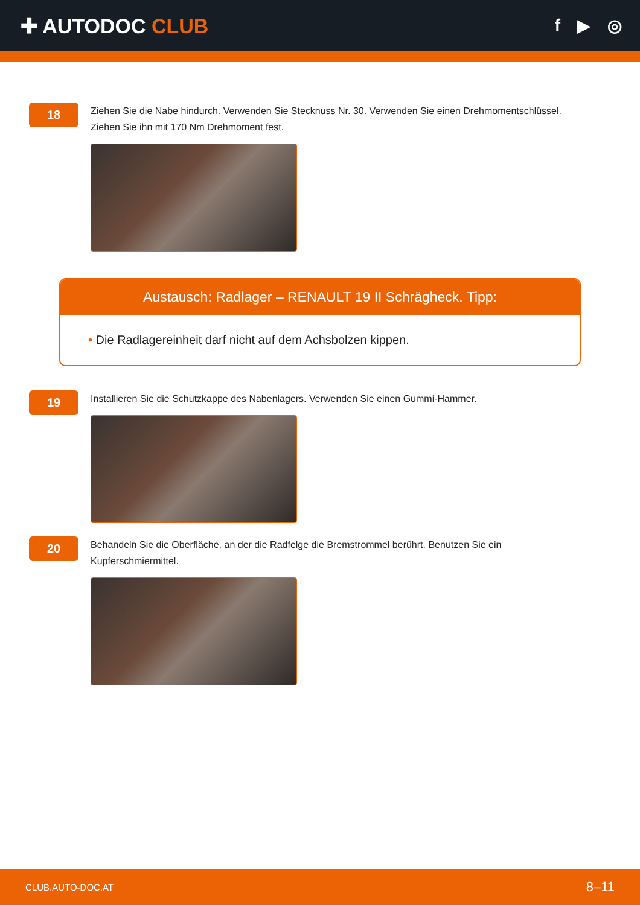✚ AUTODOC CLUB
f ▶ ◎
18
Ziehen Sie die Nabe hindurch. Verwenden Sie Stecknuss Nr. 30. Verwenden Sie einen Drehmomentschlüssel. Ziehen Sie ihn mit 170 Nm Drehmoment fest.
Austausch: Radlager – RENAULT 19 II Schrägheck. Tipp:
• Die Radlagereinheit darf nicht auf dem Achsbolzen kippen.
19
Installieren Sie die Schutzkappe des Nabenlagers. Verwenden Sie einen Gummi-Hammer.
20
Behandeln Sie die Oberfläche, an der die Radfelge die Bremstrommel berührt. Benutzen Sie ein Kupferschmiermittel.
CLUB.AUTO-DOC.AT 8–11